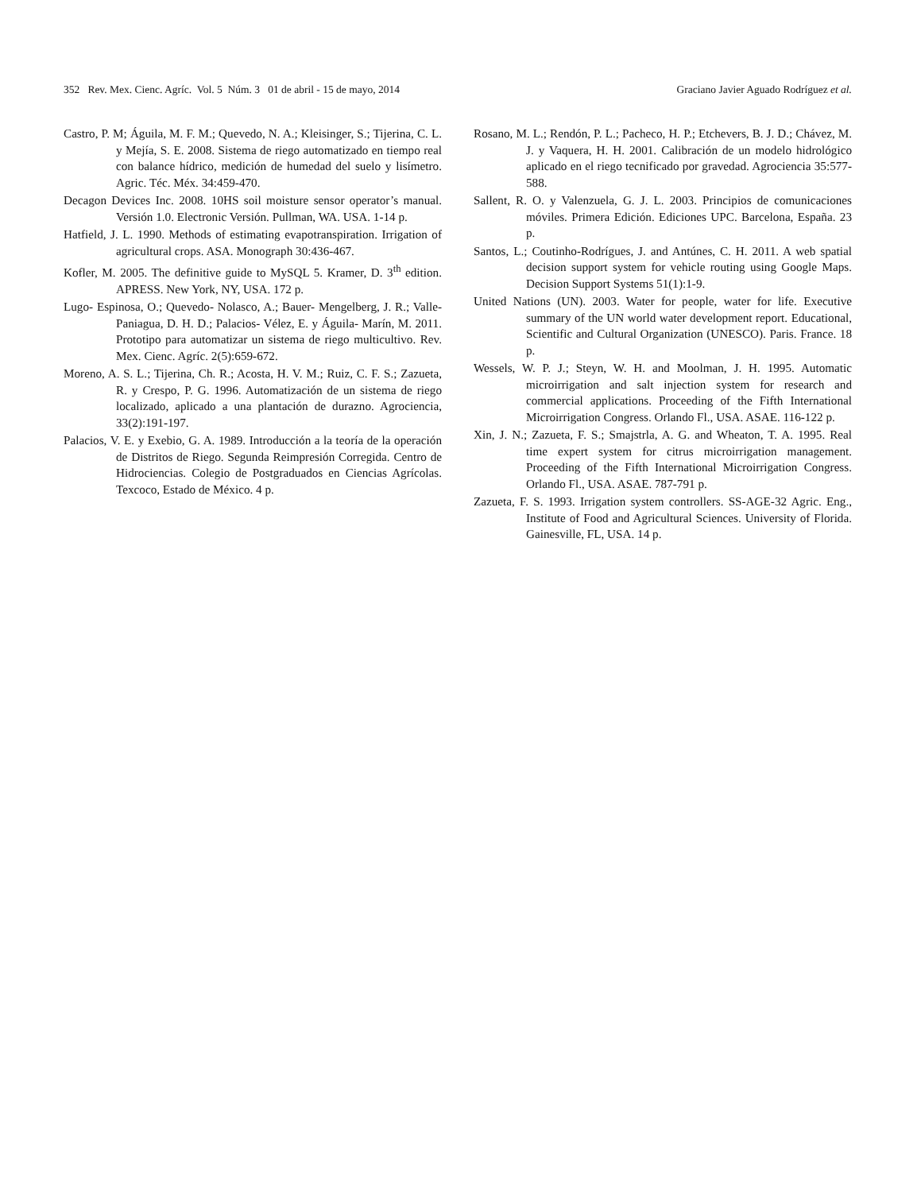352 Rev. Mex. Cienc. Agríc. Vol. 5 Núm. 3 01 de abril - 15 de mayo, 2014 Graciano Javier Aguado Rodríguez et al.
Castro, P. M; Águila, M. F. M.; Quevedo, N. A.; Kleisinger, S.; Tijerina, C. L. y Mejía, S. E. 2008. Sistema de riego automatizado en tiempo real con balance hídrico, medición de humedad del suelo y lisímetro. Agric. Téc. Méx. 34:459-470.
Decagon Devices Inc. 2008. 10HS soil moisture sensor operator’s manual. Versión 1.0. Electronic Versión. Pullman, WA. USA. 1-14 p.
Hatfield, J. L. 1990. Methods of estimating evapotranspiration. Irrigation of agricultural crops. ASA. Monograph 30:436-467.
Kofler, M. 2005. The definitive guide to MySQL 5. Kramer, D. 3<sup>th</sup> edition. APRESS. New York, NY, USA. 172 p.
Lugo- Espinosa, O.; Quevedo- Nolasco, A.; Bauer- Mengelberg, J. R.; Valle- Paniagua, D. H. D.; Palacios- Vélez, E. y Águila- Marín, M. 2011. Prototipo para automatizar un sistema de riego multicultivo. Rev. Mex. Cienc. Agríc. 2(5):659-672.
Moreno, A. S. L.; Tijerina, Ch. R.; Acosta, H. V. M.; Ruiz, C. F. S.; Zazueta, R. y Crespo, P. G. 1996. Automatización de un sistema de riego localizado, aplicado a una plantación de durazno. Agrociencia, 33(2):191-197.
Palacios, V. E. y Exebio, G. A. 1989. Introducción a la teoría de la operación de Distritos de Riego. Segunda Reimpresión Corregida. Centro de Hidrociencias. Colegio de Postgraduados en Ciencias Agrícolas. Texcoco, Estado de México. 4 p.
Rosano, M. L.; Rendón, P. L.; Pacheco, H. P.; Etchevers, B. J. D.; Chávez, M. J. y Vaquera, H. H. 2001. Calibración de un modelo hidrológico aplicado en el riego tecnificado por gravedad. Agrociencia 35:577-588.
Sallent, R. O. y Valenzuela, G. J. L. 2003. Principios de comunicaciones móviles. Primera Edición. Ediciones UPC. Barcelona, España. 23 p.
Santos, L.; Coutinho-Rodrígues, J. and Antúnes, C. H. 2011. A web spatial decision support system for vehicle routing using Google Maps. Decision Support Systems 51(1):1-9.
United Nations (UN). 2003. Water for people, water for life. Executive summary of the UN world water development report. Educational, Scientific and Cultural Organization (UNESCO). Paris. France. 18 p.
Wessels, W. P. J.; Steyn, W. H. and Moolman, J. H. 1995. Automatic microirrigation and salt injection system for research and commercial applications. Proceeding of the Fifth International Microirrigation Congress. Orlando Fl., USA. ASAE. 116-122 p.
Xin, J. N.; Zazueta, F. S.; Smajstrla, A. G. and Wheaton, T. A. 1995. Real time expert system for citrus microirrigation management. Proceeding of the Fifth International Microirrigation Congress. Orlando Fl., USA. ASAE. 787-791 p.
Zazueta, F. S. 1993. Irrigation system controllers. SS-AGE-32 Agric. Eng., Institute of Food and Agricultural Sciences. University of Florida. Gainesville, FL, USA. 14 p.